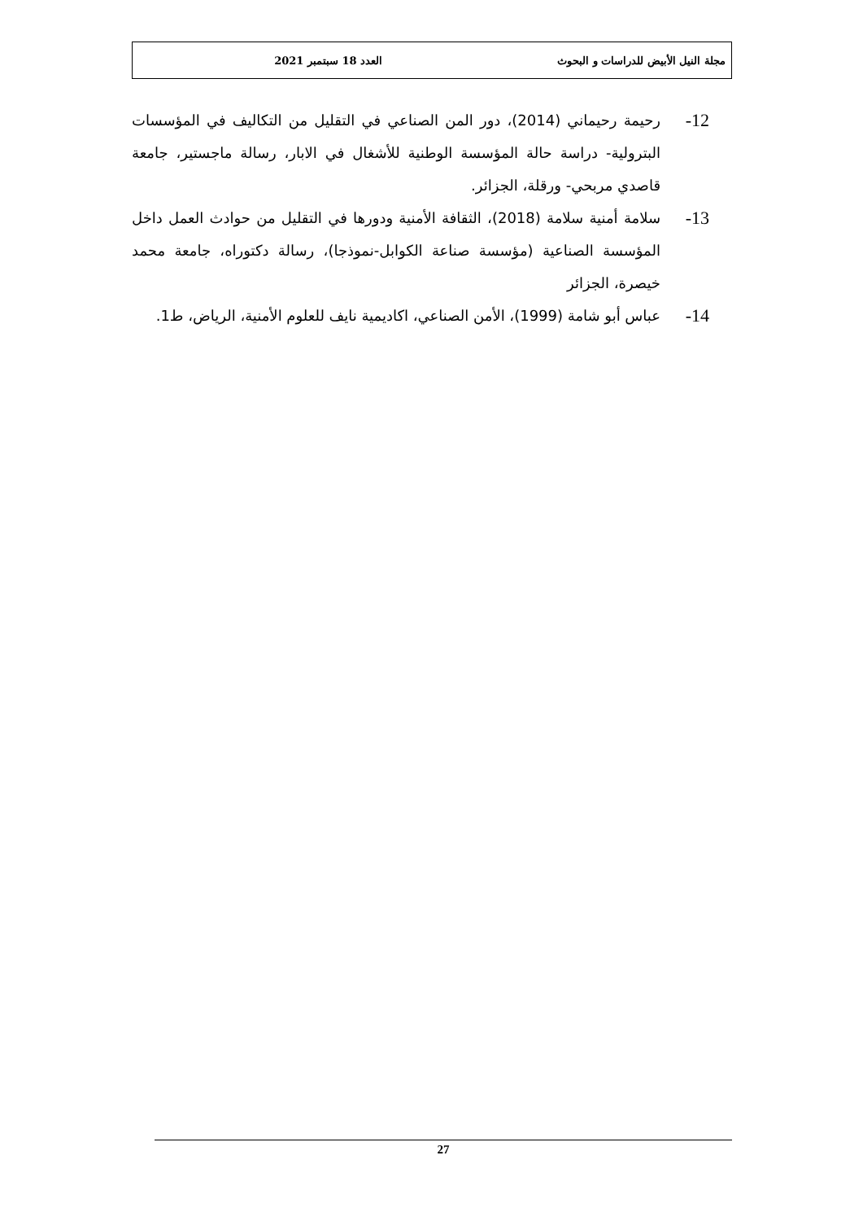مجلة النيل الأبيض للدراسات و البحوث العدد 18 سبتمبر 2021
12- رحيمة رحيماني (2014)، دور المن الصناعي في التقليل من التكاليف في المؤسسات البترولية- دراسة حالة المؤسسة الوطنية للأشغال في الابار، رسالة ماجستير، جامعة قاصدي مربحي- ورقلة، الجزائر.
13- سلامة أمنية سلامة (2018)، الثقافة الأمنية ودورها في التقليل من حوادث العمل داخل المؤسسة الصناعية (مؤسسة صناعة الكوابل-نموذجا)، رسالة دكتوراه، جامعة محمد خيصرة، الجزائر
14- عباس أبو شامة (1999)، الأمن الصناعي، اكاديمية نايف للعلوم الأمنية، الرياض، ط1.
27